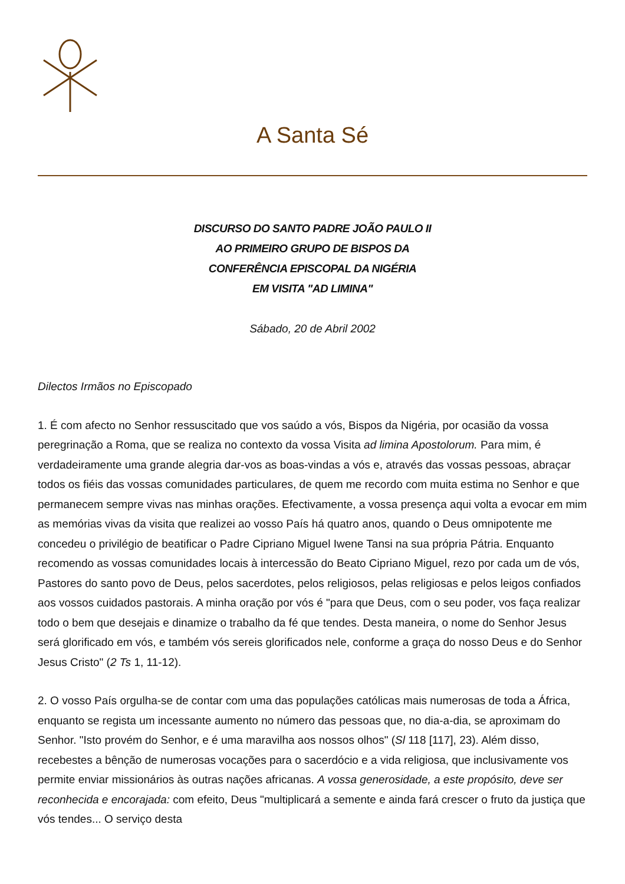A Santa Sé
DISCURSO DO SANTO PADRE JOÃO PAULO II
AO PRIMEIRO GRUPO DE BISPOS DA
CONFERÊNCIA EPISCOPAL DA NIGÉRIA
EM VISITA "AD LIMINA"
Sábado, 20 de Abril 2002
Dilectos Irmãos no Episcopado
1. É com afecto no Senhor ressuscitado que vos saúdo a vós, Bispos da Nigéria, por ocasião da vossa peregrinação a Roma, que se realiza no contexto da vossa Visita ad limina Apostolorum. Para mim, é verdadeiramente uma grande alegria dar-vos as boas-vindas a vós e, através das vossas pessoas, abraçar todos os fiéis das vossas comunidades particulares, de quem me recordo com muita estima no Senhor e que permanecem sempre vivas nas minhas orações. Efectivamente, a vossa presença aqui volta a evocar em mim as memórias vivas da visita que realizei ao vosso País há quatro anos, quando o Deus omnipotente me concedeu o privilégio de beatificar o Padre Cipriano Miguel Iwene Tansi na sua própria Pátria. Enquanto recomendo as vossas comunidades locais à intercessão do Beato Cipriano Miguel, rezo por cada um de vós, Pastores do santo povo de Deus, pelos sacerdotes, pelos religiosos, pelas religiosas e pelos leigos confiados aos vossos cuidados pastorais. A minha oração por vós é "para que Deus, com o seu poder, vos faça realizar todo o bem que desejais e dinamize o trabalho da fé que tendes. Desta maneira, o nome do Senhor Jesus será glorificado em vós, e também vós sereis glorificados nele, conforme a graça do nosso Deus e do Senhor Jesus Cristo" (2 Ts 1, 11-12).
2. O vosso País orgulha-se de contar com uma das populações católicas mais numerosas de toda a África, enquanto se regista um incessante aumento no número das pessoas que, no dia-a-dia, se aproximam do Senhor. "Isto provém do Senhor, e é uma maravilha aos nossos olhos" (Sl 118 [117], 23). Além disso, recebestes a bênção de numerosas vocações para o sacerdócio e a vida religiosa, que inclusivamente vos permite enviar missionários às outras nações africanas. A vossa generosidade, a este propósito, deve ser reconhecida e encorajada: com efeito, Deus "multiplicará a semente e ainda fará crescer o fruto da justiça que vós tendes... O serviço desta